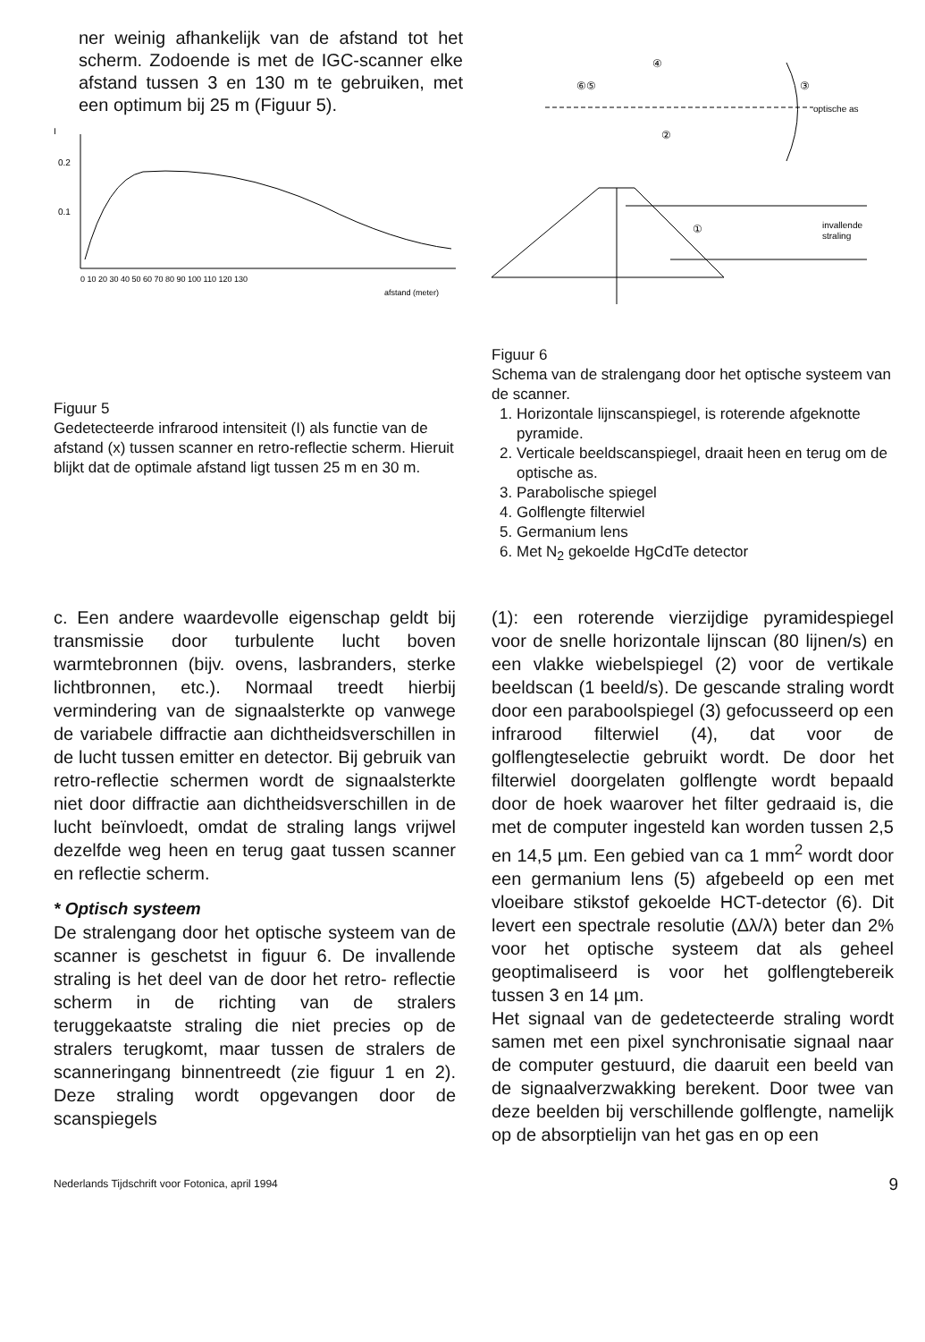ner weinig afhankelijk van de afstand tot het scherm. Zodoende is met de IGC-scanner elke afstand tussen 3 en 130 m te gebruiken, met een optimum bij 25 m (Figuur 5).
0.2
0.1
I
0 10 20 30 40 50 60 70 80 90 100 110 120 130
afstand (meter)
Figuur 5
Gedetecteerde infrarood intensiteit (I) als functie van de afstand (x) tussen scanner en retro-reflectie scherm. Hieruit blijkt dat de optimale afstand ligt tussen 25 m en 30 m.
⑥⑤
④
③
②
①
optische as
invallende
straling
Figuur 6
Schema van de stralengang door het optische systeem van de scanner.
1. Horizontale lijnscanspiegel, is roterende afgeknotte pyramide.
2. Verticale beeldscanspiegel, draait heen en terug om de optische as.
3. Parabolische spiegel
4. Golflengte filterwiel
5. Germanium lens
6. Met N<sub>2</sub> gekoelde HgCdTe detector
c. Een andere waardevolle eigenschap geldt bij transmissie door turbulente lucht boven warmtebronnen (bijv. ovens, lasbranders, sterke lichtbronnen, etc.). Normaal treedt hierbij vermindering van de signaalsterkte op vanwege de variabele diffractie aan dichtheidsverschillen in de lucht tussen emitter en detector. Bij gebruik van retro-reflectie schermen wordt de signaalsterkte niet door diffractie aan dichtheidsverschillen in de lucht beïnvloedt, omdat de straling langs vrijwel dezelfde weg heen en terug gaat tussen scanner en reflectie scherm.
* Optisch systeem
De stralengang door het optische systeem van de scanner is geschetst in figuur 6. De invallende straling is het deel van de door het retro- reflectie scherm in de richting van de stralers teruggekaatste straling die niet precies op de stralers terugkomt, maar tussen de stralers de scanneringang binnentreedt (zie figuur 1 en 2). Deze straling wordt opgevangen door de scanspiegels
(1): een roterende vierzijdige pyramidespiegel voor de snelle horizontale lijnscan (80 lijnen/s) en een vlakke wiebelspiegel (2) voor de vertikale beeldscan (1 beeld/s). De gescande straling wordt door een paraboolspiegel (3) gefocusseerd op een infrarood filterwiel (4), dat voor de golflengteselectie gebruikt wordt. De door het filterwiel doorgelaten golflengte wordt bepaald door de hoek waarover het filter gedraaid is, die met de computer ingesteld kan worden tussen 2,5 en 14,5 µm. Een gebied van ca 1 mm<sup>2</sup> wordt door een germanium lens (5) afgebeeld op een met vloeibare stikstof gekoelde HCT-detector (6). Dit levert een spectrale resolutie (Δλ/λ) beter dan 2% voor het optische systeem dat als geheel geoptimaliseerd is voor het golflengtebereik tussen 3 en 14 µm.
Het signaal van de gedetecteerde straling wordt samen met een pixel synchronisatie signaal naar de computer gestuurd, die daaruit een beeld van de signaalverzwakking berekent. Door twee van deze beelden bij verschillende golflengte, namelijk op de absorptielijn van het gas en op een
Nederlands Tijdschrift voor Fotonica, april 1994 9